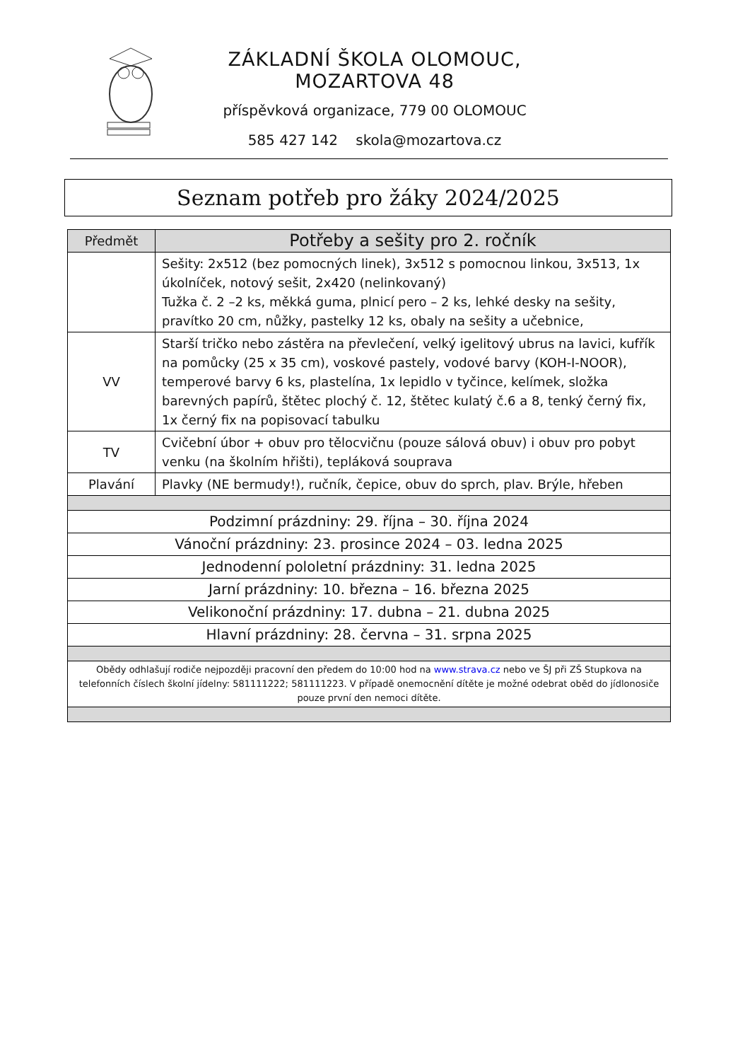ZÁKLADNÍ ŠKOLA OLOMOUC, MOZARTOVA 48
příspěvková organizace, 779 00 OLOMOUC
585 427 142 skola@mozartova.cz
Seznam potřeb pro žáky 2024/2025
| Předmět | Potřeby a sešity pro 2. ročník |
| --- | --- |
| | Sešity: 2x512 (bez pomocných linek), 3x512 s pomocnou linkou, 3x513, 1x úkolníček, notový sešit, 2x420 (nelinkovaný) Tužka č. 2 –2 ks, měkká guma, plnicí pero – 2 ks, lehké desky na sešity, pravítko 20 cm, nůžky, pastelky 12 ks, obaly na sešity a učebnice, |
| VV | Starší tričko nebo zástěra na převlečení, velký igelitový ubrus na lavici, kufřík na pomůcky (25 x 35 cm), voskové pastely, vodové barvy (KOH-I-NOOR), temperové barvy 6 ks, plastelína, 1x lepidlo v tyčince, kelímek, složka barevných papírů, štětec plochý č. 12, štětec kulatý č.6 a 8, tenký černý fix, 1x černý fix na popisovací tabulku |
| TV | Cvičební úbor + obuv pro tělocvičnu (pouze sálová obuv) i obuv pro pobyt venku (na školním hřišti), tepláková souprava |
| Plavání | Plavky (NE bermudy!), ručník, čepice, obuv do sprch, plav. Brýle, hřeben |
| Podzimní prázdniny: 29. října – 30. října 2024 | |
| Vánoční prázdniny: 23. prosince 2024 – 03. ledna 2025 | |
| Jednodenní pololetní prázdniny: 31. ledna 2025 | |
| Jarní prázdniny: 10. března – 16. března 2025 | |
| Velikonoční prázdniny: 17. dubna – 21. dubna 2025 | |
| Hlavní prázdniny: 28. června – 31. srpna 2025 | |
| Obědy odhlašují rodiče nejpozději pracovní den předem do 10:00 hod na www.strava.cz nebo ve ŠJ při ZŠ Stupkova na telefonních číslech školní jídelny: 581111222; 581111223. V případě onemocnění dítěte je možné odebrat oběd do jídlonosiče pouze první den nemoci dítěte. | |